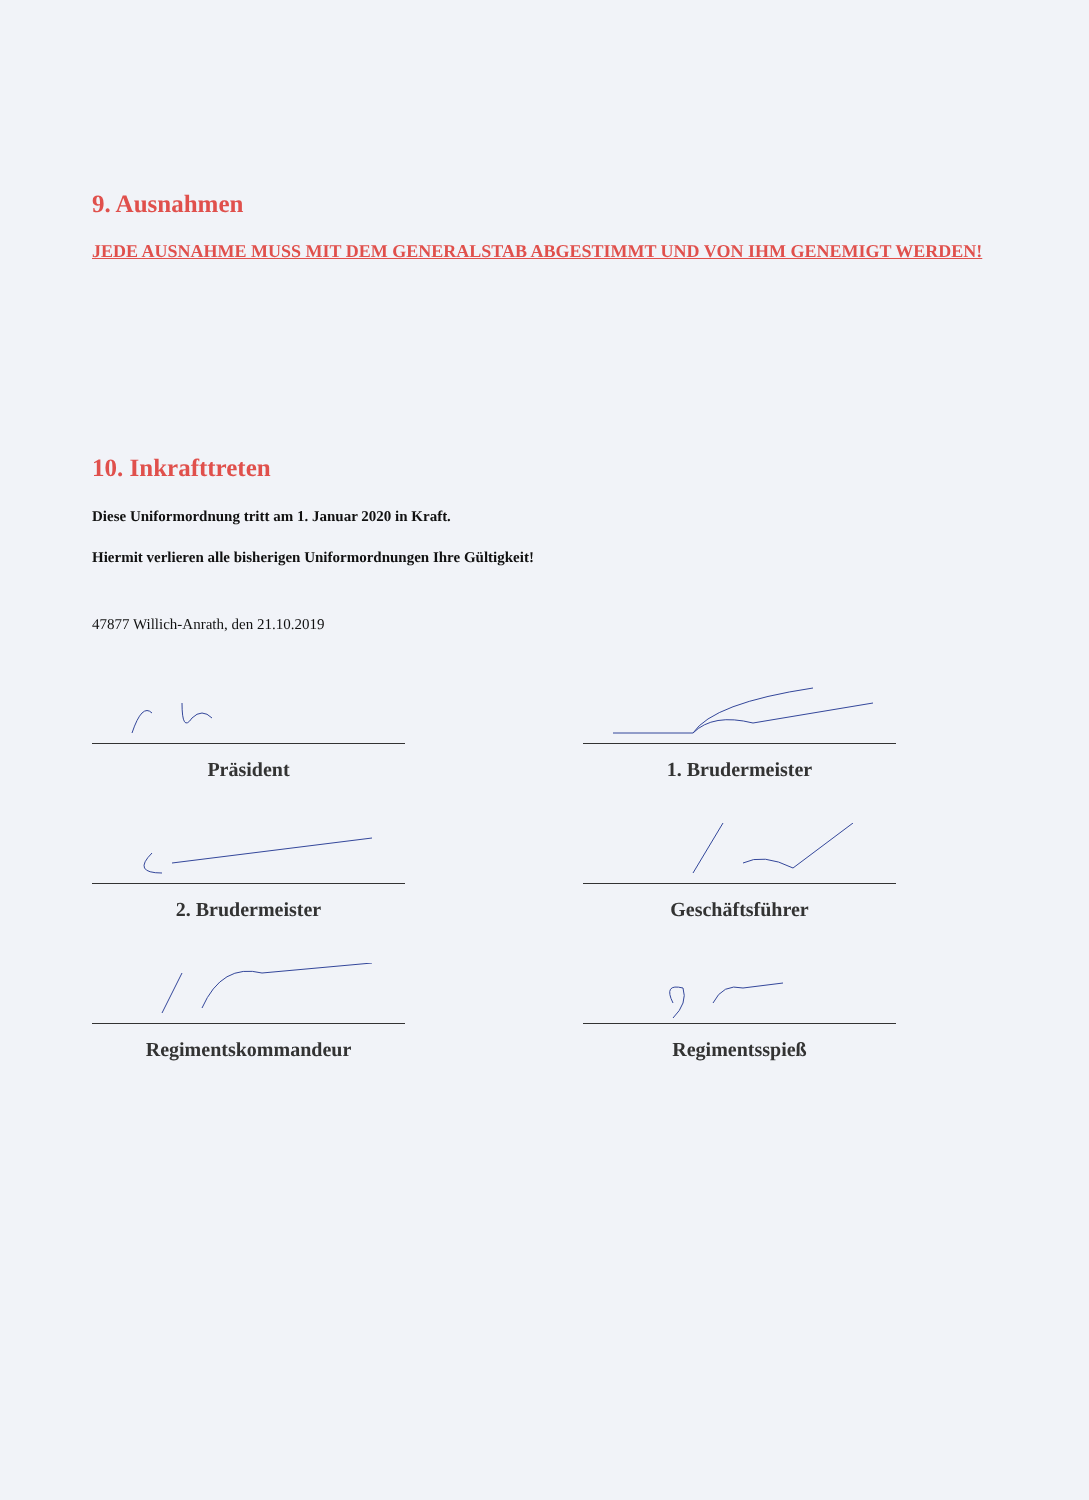9. Ausnahmen
JEDE AUSNAHME MUSS MIT DEM GENERALSTAB ABGESTIMMT UND VON IHM GENEMIGT WERDEN!
10. Inkrafttreten
Diese Uniformordnung tritt am 1. Januar 2020 in Kraft.
Hiermit verlieren alle bisherigen Uniformordnungen Ihre Gültigkeit!
47877 Willich-Anrath, den 21.10.2019
Präsident
1. Brudermeister
2. Brudermeister
Geschäftsführer
Regimentskommandeur
Regimentsspieß